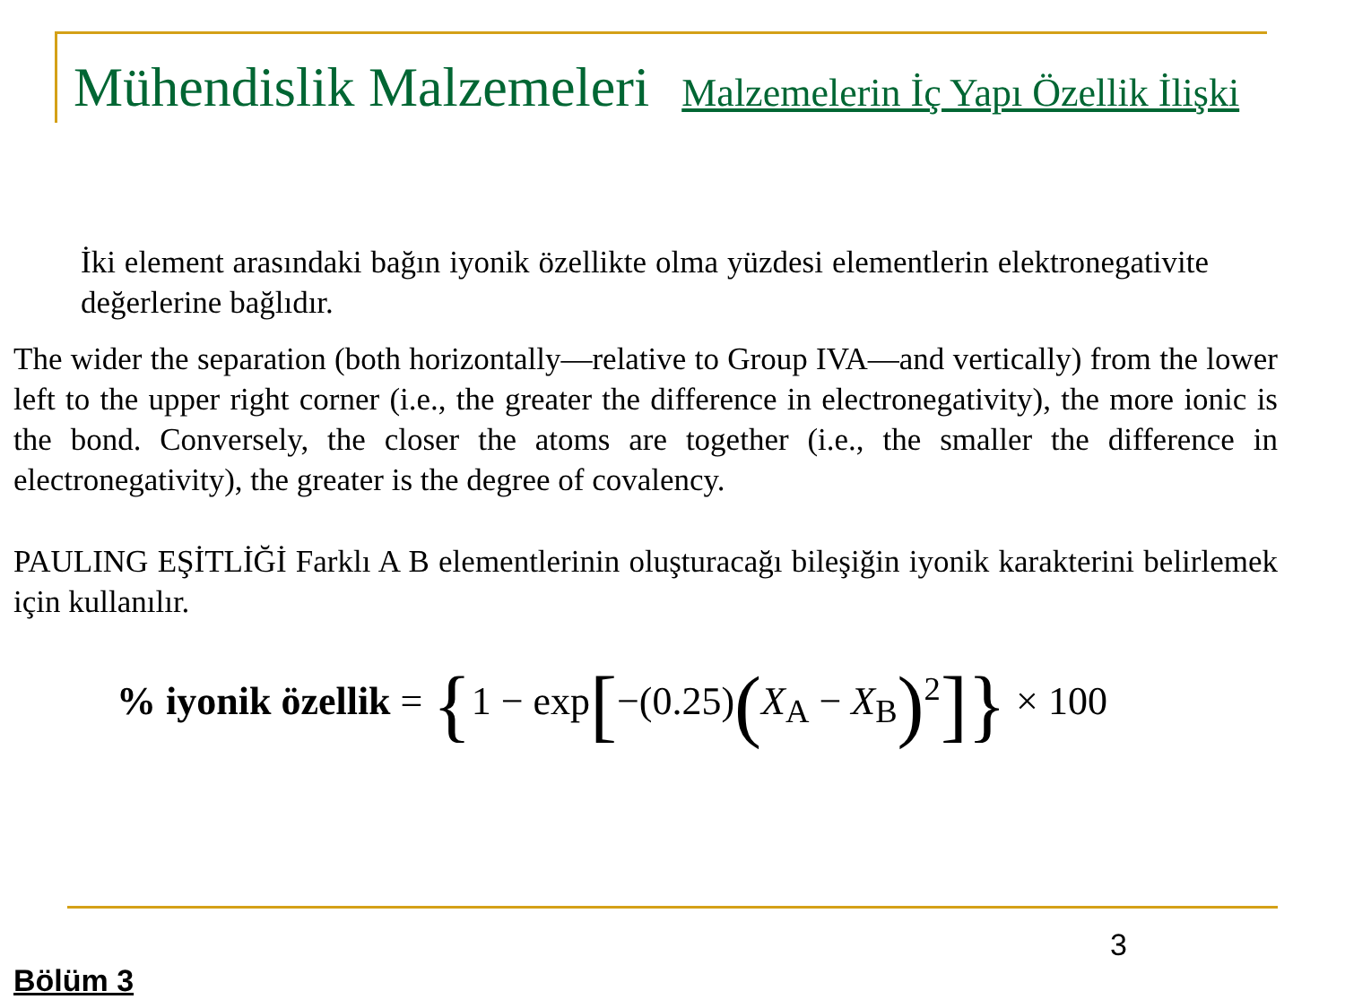Mühendislik Malzemeleri
Malzemelerin İç Yapı Özellik İlişki
İki element arasındaki bağın iyonik özellikte olma yüzdesi elementlerin elektronegativite değerlerine bağlıdır.
The wider the separation (both horizontally—relative to Group IVA—and vertically) from the lower left to the upper right corner (i.e., the greater the difference in electronegativity), the more ionic is the bond. Conversely, the closer the atoms are together (i.e., the smaller the difference in electronegativity), the greater is the degree of covalency.
PAULING EŞİTLİĞİ Farklı A B elementlerinin oluşturacağı bileşiğin iyonik karakterini belirlemek için kullanılır.
% iyonik özellik = {1 − exp[−(0.25)(X<sub>A</sub> − X<sub>B</sub>)<sup>2</sup>]} × 100
3
Bölüm 3